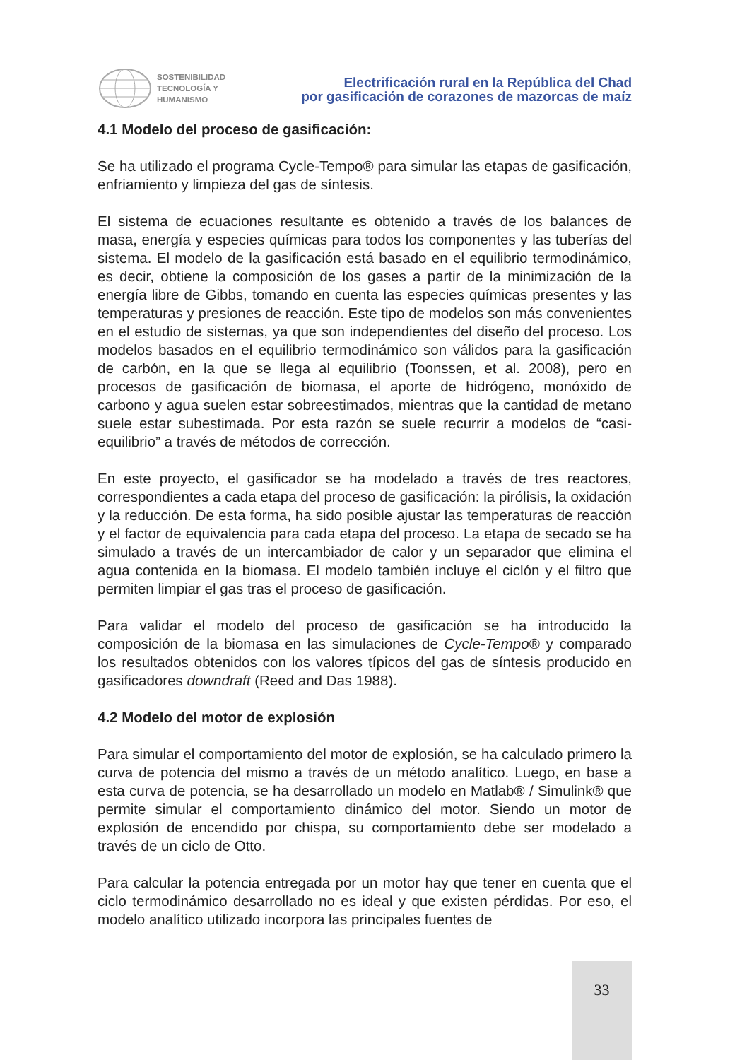SOSTENIBILIDAD
TECNOLOGÍA Y
HUMANISMO
Electrificación rural en la República del Chad
por gasificación de corazones de mazorcas de maíz
4.1 Modelo del proceso de gasificación:
Se ha utilizado el programa Cycle-Tempo® para simular las etapas de gasificación, enfriamiento y limpieza del gas de síntesis.
El sistema de ecuaciones resultante es obtenido a través de los balances de masa, energía y especies químicas para todos los componentes y las tuberías del sistema. El modelo de la gasificación está basado en el equilibrio termodinámico, es decir, obtiene la composición de los gases a partir de la minimización de la energía libre de Gibbs, tomando en cuenta las especies químicas presentes y las temperaturas y presiones de reacción. Este tipo de modelos son más convenientes en el estudio de sistemas, ya que son independientes del diseño del proceso. Los modelos basados en el equilibrio termodinámico son válidos para la gasificación de carbón, en la que se llega al equilibrio (Toonssen, et al. 2008), pero en procesos de gasificación de biomasa, el aporte de hidrógeno, monóxido de carbono y agua suelen estar sobreestimados, mientras que la cantidad de metano suele estar subestimada. Por esta razón se suele recurrir a modelos de “casi-equilibrio” a través de métodos de corrección.
En este proyecto, el gasificador se ha modelado a través de tres reactores, correspondientes a cada etapa del proceso de gasificación: la pirólisis, la oxidación y la reducción. De esta forma, ha sido posible ajustar las temperaturas de reacción y el factor de equivalencia para cada etapa del proceso. La etapa de secado se ha simulado a través de un intercambiador de calor y un separador que elimina el agua contenida en la biomasa. El modelo también incluye el ciclón y el filtro que permiten limpiar el gas tras el proceso de gasificación.
Para validar el modelo del proceso de gasificación se ha introducido la composición de la biomasa en las simulaciones de Cycle-Tempo® y comparado los resultados obtenidos con los valores típicos del gas de síntesis producido en gasificadores downdraft (Reed and Das 1988).
4.2 Modelo del motor de explosión
Para simular el comportamiento del motor de explosión, se ha calculado primero la curva de potencia del mismo a través de un método analítico. Luego, en base a esta curva de potencia, se ha desarrollado un modelo en Matlab® / Simulink® que permite simular el comportamiento dinámico del motor. Siendo un motor de explosión de encendido por chispa, su comportamiento debe ser modelado a través de un ciclo de Otto.
Para calcular la potencia entregada por un motor hay que tener en cuenta que el ciclo termodinámico desarrollado no es ideal y que existen pérdidas. Por eso, el modelo analítico utilizado incorpora las principales fuentes de
33